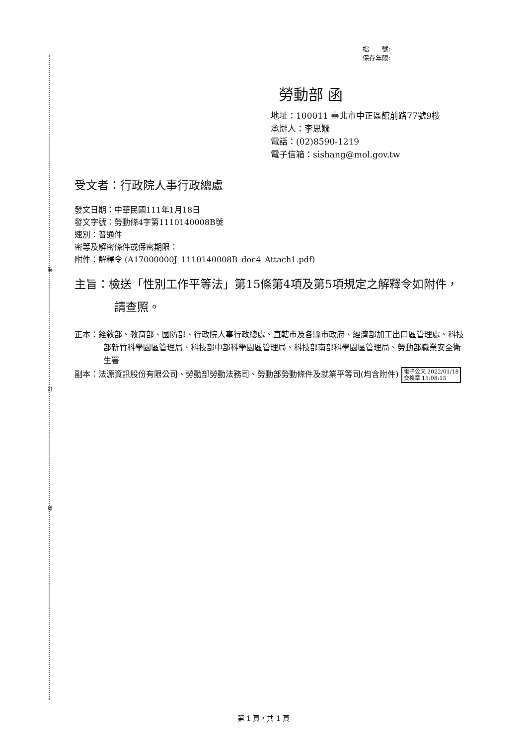裝
訂
線
檔　　號:
保存年限:
勞動部 函
地址：100011 臺北市中正區館前路77號9樓
承辦人：李思嫺
電話：(02)8590-1219
電子信箱：sishang@mol.gov.tw
受文者：行政院人事行政總處
發文日期：中華民國111年1月18日
發文字號：勞動條4字第1110140008B號
速別：普通件
密等及解密條件或保密期限：
附件：解釋令 (A17000000J_1110140008B_doc4_Attach1.pdf)
主旨：檢送「性別工作平等法」第15條第4項及第5項規定之解釋令如附件，請查照。
正本：銓敘部、教育部、國防部、行政院人事行政總處、直轄市及各縣市政府、經濟部加工出口區管理處、科技部新竹科學園區管理局、科技部中部科學園區管理局、科技部南部科學園區管理局、勞動部職業安全衛生署
副本：法源資訊股份有限公司、勞動部勞動法務司、勞動部勞動條件及就業平等司(均含附件) 電子公文 2022/01/18
交換章 15:08:15
第 1 頁，共 1 頁